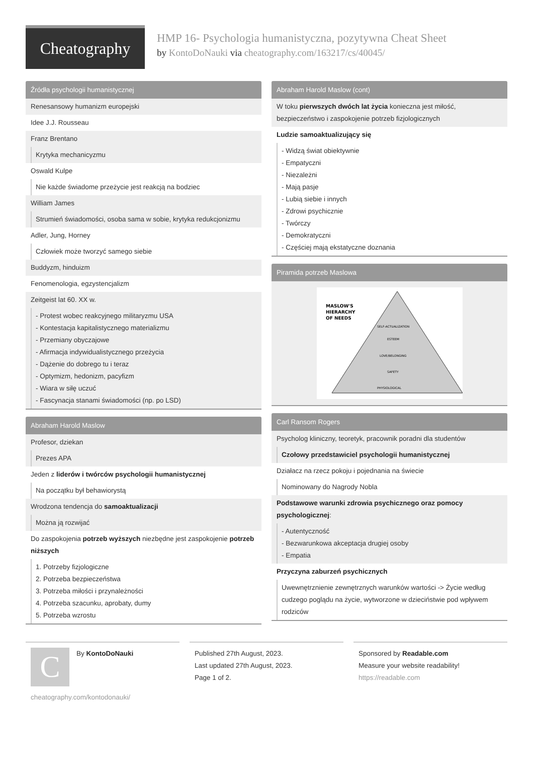Cheatography
HMP 16- Psychologia humanistyczna, pozytywna Cheat Sheet
by KontoDoNauki via cheatography.com/163217/cs/40045/
Źródła psychologii humanistycznej
Renesansowy humanizm europejski
Idee J.J. Rousseau
Franz Brentano
Krytyka mechanicyzmu
Oswald Kulpe
Nie każde świadome przeżycie jest reakcją na bodziec
William James
Strumień świadomości, osoba sama w sobie, krytyka redukcjonizmu
Adler, Jung, Horney
Człowiek może tworzyć samego siebie
Buddyzm, hinduizm
Fenomenologia, egzystencjalizm
Zeitgeist lat 60. XX w.
- Protest wobec reakcyjnego militaryzmu USA
- Kontestacja kapitalistycznego materializmu
- Przemiany obyczajowe
- Afirmacja indywidualistycznego przeżycia
- Dążenie do dobrego tu i teraz
- Optymizm, hedonizm, pacyfizm
- Wiara w siłę uczuć
- Fascynacja stanami świadomości (np. po LSD)
Abraham Harold Maslow
Profesor, dziekan
Prezes APA
Jeden z liderów i twórców psychologii humanistycznej
Na początku był behawiorystą
Wrodzona tendencja do samoaktualizacji
Można ją rozwijać
Do zaspokojenia potrzeb wyższych niezbędne jest zaspokojenie potrzeb niższych
1. Potrzeby fizjologiczne
2. Potrzeba bezpieczeństwa
3. Potrzeba miłości i przynależności
4. Potrzeba szacunku, aprobaty, dumy
5. Potrzeba wzrostu
Abraham Harold Maslow (cont)
W toku pierwszych dwóch lat życia konieczna jest miłość, bezpieczeństwo i zaspokojenie potrzeb fizjologicznych
Ludzie samoaktualizujący się
- Widzą świat obiektywnie
- Empatyczni
- Niezależni
- Mają pasje
- Lubią siebie i innych
- Zdrowi psychicznie
- Twórczy
- Demokratyczni
- Częściej mają ekstatyczne doznania
Piramida potrzeb Maslowa
MASLOW'S
HIERARCHY
OF NEEDS
SELF-ACTUALIZATION
ESTEEM
LOVE/BELONGING
SAFETY
PHYSIOLOGICAL
Carl Ransom Rogers
Psycholog kliniczny, teoretyk, pracownik poradni dla studentów
Czołowy przedstawiciel psychologii humanistycznej
Działacz na rzecz pokoju i pojednania na świecie
Nominowany do Nagrody Nobla
Podstawowe warunki zdrowia psychicznego oraz pomocy psychologicznej:
- Autentyczność
- Bezwarunkowa akceptacja drugiej osoby
- Empatia
Przyczyna zaburzeń psychicznych
Uwewnętrznienie zewnętrznych warunków wartości -> Życie według cudzego poglądu na życie, wytworzone w dzieciństwie pod wpływem rodziców
C
By KontoDoNauki
cheatography.com/kontodonauki/
Published 27th August, 2023.
Last updated 27th August, 2023.
Page 1 of 2.
Sponsored by Readable.com
Measure your website readability!
https://readable.com